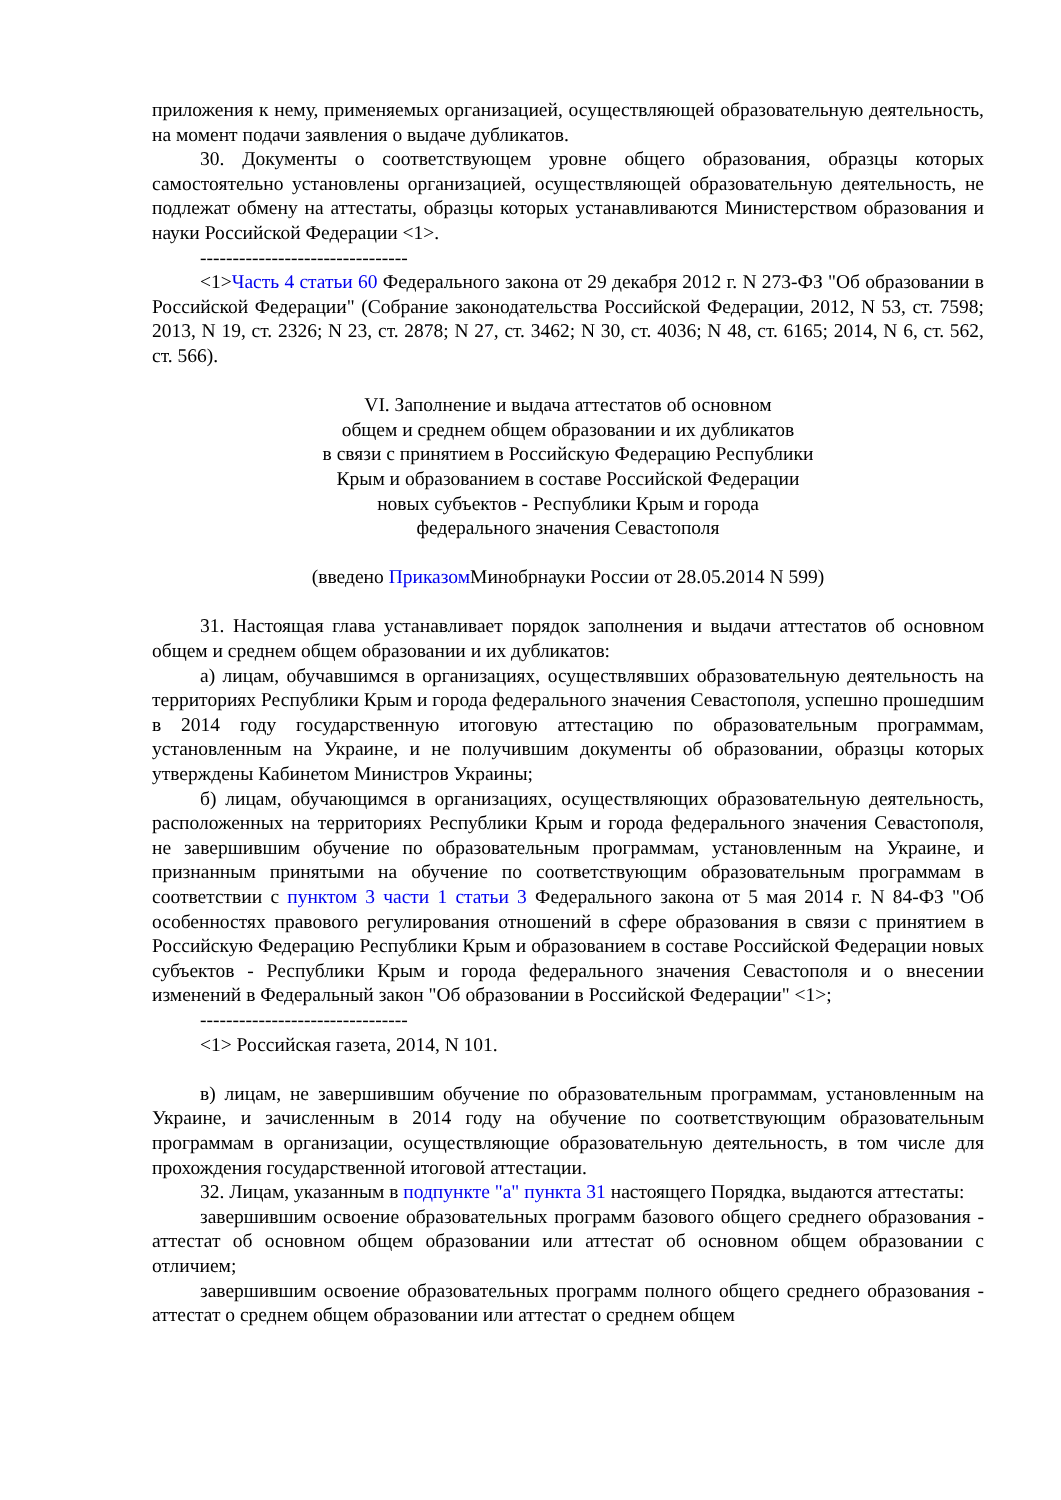приложения к нему, применяемых организацией, осуществляющей образовательную деятельность, на момент подачи заявления о выдаче дубликатов.
30. Документы о соответствующем уровне общего образования, образцы которых самостоятельно установлены организацией, осуществляющей образовательную деятельность, не подлежат обмену на аттестаты, образцы которых устанавливаются Министерством образования и науки Российской Федерации <1>.
--------------------------------
<1>Часть 4 статьи 60 Федерального закона от 29 декабря 2012 г. N 273-ФЗ "Об образовании в Российской Федерации" (Собрание законодательства Российской Федерации, 2012, N 53, ст. 7598; 2013, N 19, ст. 2326; N 23, ст. 2878; N 27, ст. 3462; N 30, ст. 4036; N 48, ст. 6165; 2014, N 6, ст. 562, ст. 566).
VI. Заполнение и выдача аттестатов об основном
общем и среднем общем образовании и их дубликатов
в связи с принятием в Российскую Федерацию Республики
Крым и образованием в составе Российской Федерации
новых субъектов - Республики Крым и города
федерального значения Севастополя
(введено Приказом Минобрнауки России от 28.05.2014 N 599)
31. Настоящая глава устанавливает порядок заполнения и выдачи аттестатов об основном общем и среднем общем образовании и их дубликатов:
а) лицам, обучавшимся в организациях, осуществлявших образовательную деятельность на территориях Республики Крым и города федерального значения Севастополя, успешно прошедшим в 2014 году государственную итоговую аттестацию по образовательным программам, установленным на Украине, и не получившим документы об образовании, образцы которых утверждены Кабинетом Министров Украины;
б) лицам, обучающимся в организациях, осуществляющих образовательную деятельность, расположенных на территориях Республики Крым и города федерального значения Севастополя, не завершившим обучение по образовательным программам, установленным на Украине, и признанным принятыми на обучение по соответствующим образовательным программам в соответствии с пунктом 3 части 1 статьи 3 Федерального закона от 5 мая 2014 г. N 84-ФЗ "Об особенностях правового регулирования отношений в сфере образования в связи с принятием в Российскую Федерацию Республики Крым и образованием в составе Российской Федерации новых субъектов - Республики Крым и города федерального значения Севастополя и о внесении изменений в Федеральный закон "Об образовании в Российской Федерации" <1>;
--------------------------------
<1> Российская газета, 2014, N 101.
в) лицам, не завершившим обучение по образовательным программам, установленным на Украине, и зачисленным в 2014 году на обучение по соответствующим образовательным программам в организации, осуществляющие образовательную деятельность, в том числе для прохождения государственной итоговой аттестации.
32. Лицам, указанным в подпункте "а" пункта 31 настоящего Порядка, выдаются аттестаты:
завершившим освоение образовательных программ базового общего среднего образования - аттестат об основном общем образовании или аттестат об основном общем образовании с отличием;
завершившим освоение образовательных программ полного общего среднего образования - аттестат о среднем общем образовании или аттестат о среднем общем